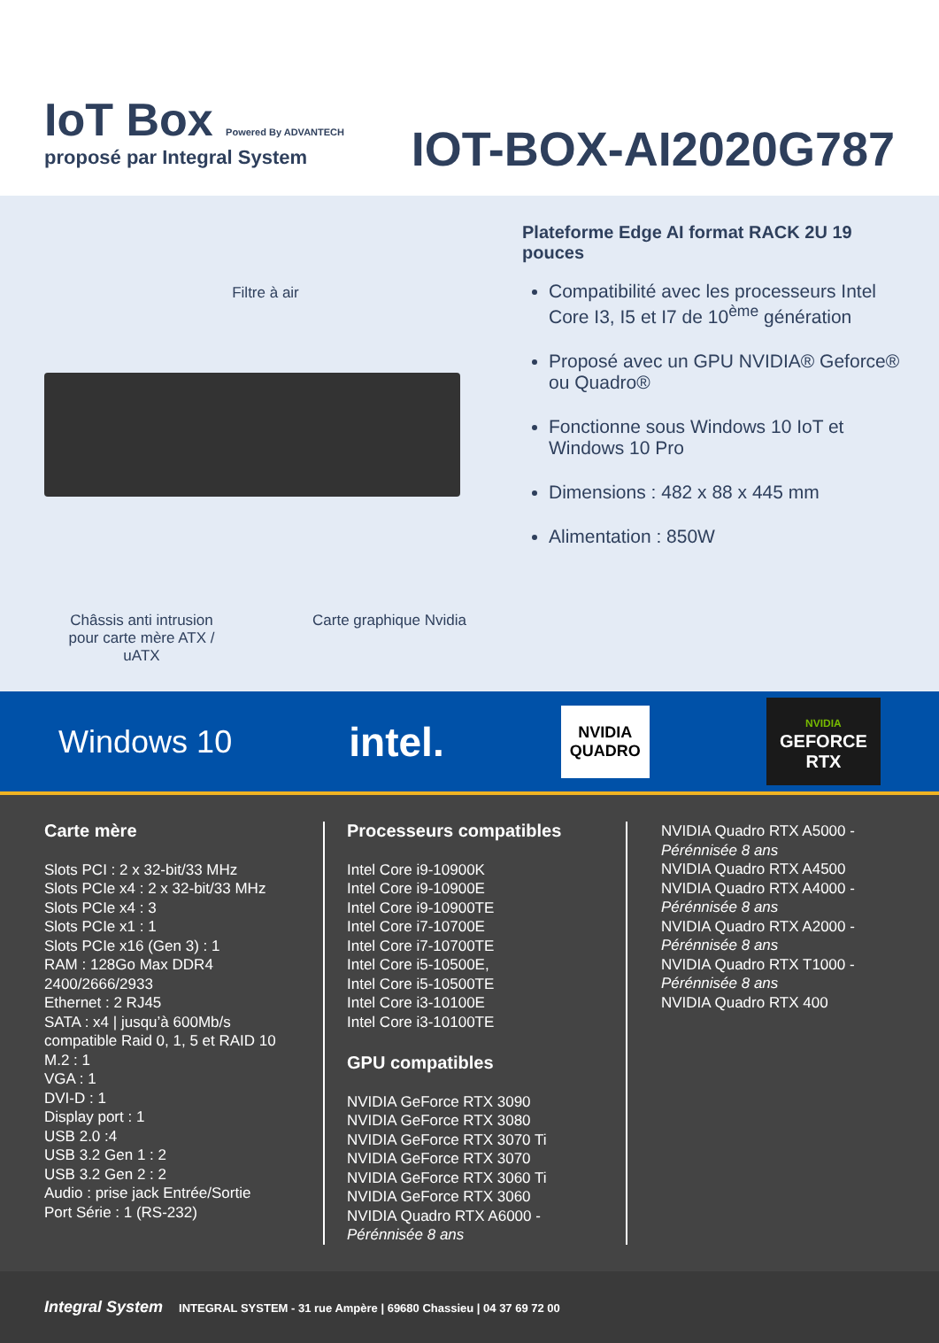IoT Box Powered By ADVANTECH
proposé par Integral System
IOT-BOX-AI2020G787
Filtre à air
Châssis anti intrusion pour carte mère ATX / uATX
Carte graphique Nvidia
Plateforme Edge AI format RACK 2U 19 pouces
Compatibilité avec les processeurs Intel Core I3, I5 et I7 de 10<sup>ème</sup> génération
Proposé avec un GPU NVIDIA® Geforce® ou Quadro®
Fonctionne sous Windows 10 IoT et Windows 10 Pro
Dimensions : 482 x 88 x 445 mm
Alimentation : 850W
Windows 10 intel.
NVIDIA
QUADRO
NVIDIA
GEFORCE
RTX
Carte mère
Slots PCI : 2 x 32-bit/33 MHz
Slots PCIe x4 : 2 x 32-bit/33 MHz
Slots PCIe x4 : 3
Slots PCIe x1 : 1
Slots PCIe x16 (Gen 3) : 1
RAM : 128Go Max DDR4 2400/2666/2933
Ethernet : 2 RJ45
SATA : x4 | jusqu’à 600Mb/s compatible Raid 0, 1, 5 et RAID 10
M.2 : 1
VGA : 1
DVI-D : 1
Display port : 1
USB 2.0 :4
USB 3.2 Gen 1 : 2
USB 3.2 Gen 2 : 2
Audio : prise jack Entrée/Sortie
Port Série : 1 (RS-232)
Processeurs compatibles
Intel Core i9-10900K
Intel Core i9-10900E
Intel Core i9-10900TE
Intel Core i7-10700E
Intel Core i7-10700TE
Intel Core i5-10500E,
Intel Core i5-10500TE
Intel Core i3-10100E
Intel Core i3-10100TE
GPU compatibles
NVIDIA GeForce RTX 3090
NVIDIA GeForce RTX 3080
NVIDIA GeForce RTX 3070 Ti
NVIDIA GeForce RTX 3070
NVIDIA GeForce RTX 3060 Ti
NVIDIA GeForce RTX 3060
NVIDIA Quadro RTX A6000 - Pérénnisée 8 ans
NVIDIA Quadro RTX A5000 -
Pérénnisée 8 ans
NVIDIA Quadro RTX A4500
NVIDIA Quadro RTX A4000 -
Pérénnisée 8 ans
NVIDIA Quadro RTX A2000 -
Pérénnisée 8 ans
NVIDIA Quadro RTX T1000 -
Pérénnisée 8 ans
NVIDIA Quadro RTX 400
Integral System INTEGRAL SYSTEM - 31 rue Ampère | 69680 Chassieu | 04 37 69 72 00